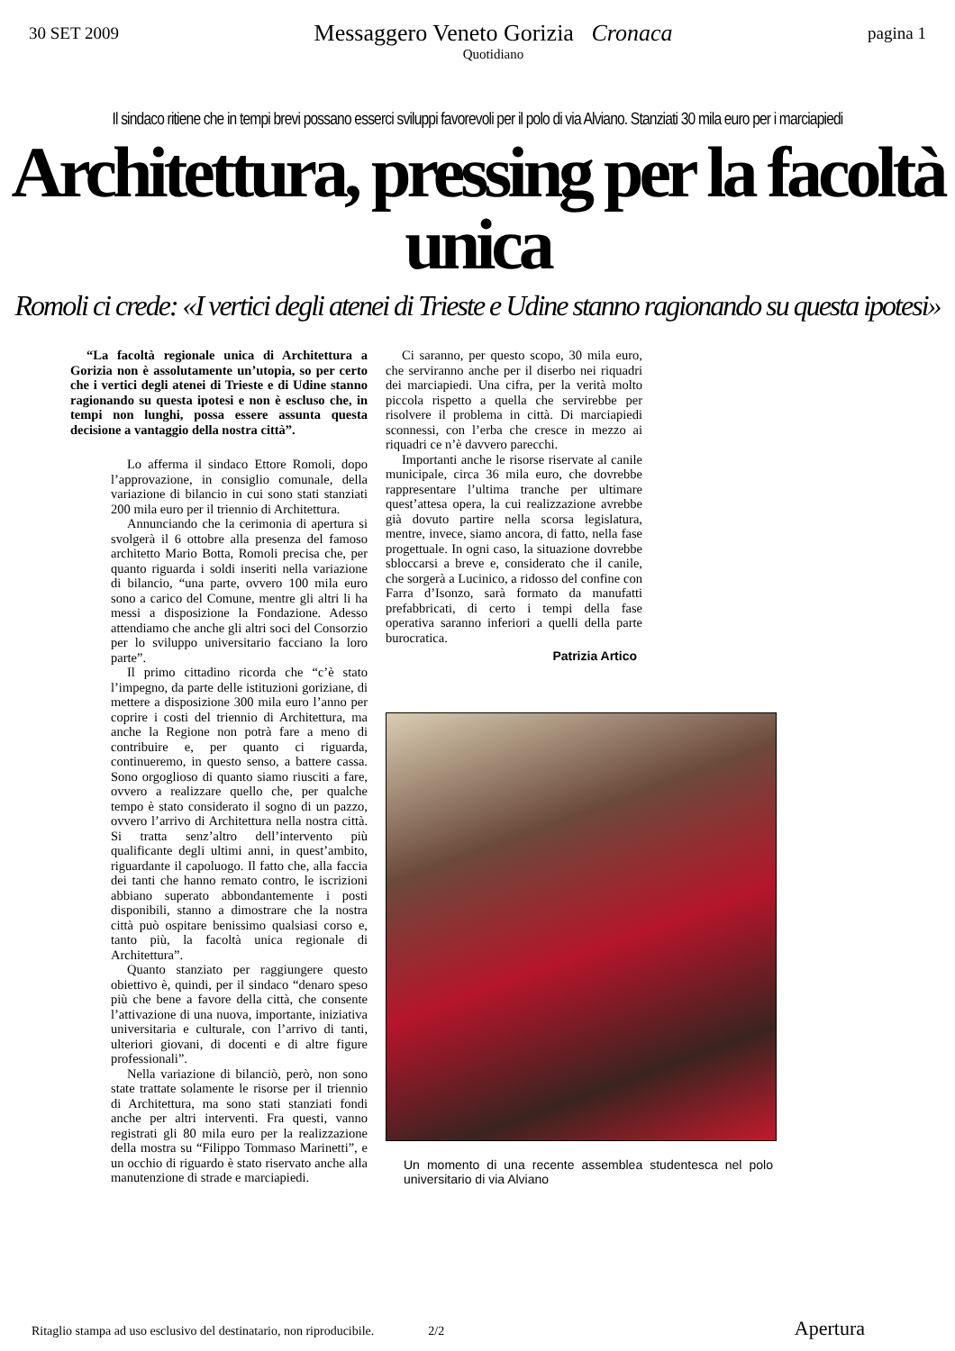30 SET 2009
Messaggero Veneto Gorizia Cronaca
Quotidiano
pagina 1
Il sindaco ritiene che in tempi brevi possano esserci sviluppi favorevoli per il polo di via Alviano. Stanziati 30 mila euro per i marciapiedi
Architettura, pressing per la facoltà unica
Romoli ci crede: «I vertici degli atenei di Trieste e Udine stanno ragionando su questa ipotesi»
“La facoltà regionale unica di Architettura a Gorizia non è assolutamente un’utopia, so per certo che i vertici degli atenei di Trieste e di Udine stanno ragionando su questa ipotesi e non è escluso che, in tempi non lunghi, possa essere assunta questa decisione a vantaggio della nostra città”.
Lo afferma il sindaco Ettore Romoli, dopo l’approvazione, in consiglio comunale, della variazione di bilancio in cui sono stati stanziati 200 mila euro per il triennio di Architettura.
Annunciando che la cerimonia di apertura si svolgerà il 6 ottobre alla presenza del famoso architetto Mario Botta, Romoli precisa che, per quanto riguarda i soldi inseriti nella variazione di bilancio, “una parte, ovvero 100 mila euro sono a carico del Comune, mentre gli altri li ha messi a disposizione la Fondazione. Adesso attendiamo che anche gli altri soci del Consorzio per lo sviluppo universitario facciano la loro parte”.
Il primo cittadino ricorda che “c’è stato l’impegno, da parte delle istituzioni goriziane, di mettere a disposizione 300 mila euro l’anno per coprire i costi del triennio di Architettura, ma anche la Regione non potrà fare a meno di contribuire e, per quanto ci riguarda, continueremo, in questo senso, a battere cassa. Sono orgoglioso di quanto siamo riusciti a fare, ovvero a realizzare quello che, per qualche tempo è stato considerato il sogno di un pazzo, ovvero l’arrivo di Architettura nella nostra città. Si tratta senz’altro dell’intervento più qualificante degli ultimi anni, in quest’ambito, riguardante il capoluogo. Il fatto che, alla faccia dei tanti che hanno remato contro, le iscrizioni abbiano superato abbondantemente i posti disponibili, stanno a dimostrare che la nostra città può ospitare benissimo qualsiasi corso e, tanto più, la facoltà unica regionale di Architettura”.
Quanto stanziato per raggiungere questo obiettivo è, quindi, per il sindaco “denaro speso più che bene a favore della città, che consente l’attivazione di una nuova, importante, iniziativa universitaria e culturale, con l’arrivo di tanti, ulteriori giovani, di docenti e di altre figure professionali”.
Nella variazione di bilanciò, però, non sono state trattate solamente le risorse per il triennio di Architettura, ma sono stati stanziati fondi anche per altri interventi. Fra questi, vanno registrati gli 80 mila euro per la realizzazione della mostra su “Filippo Tommaso Marinetti”, e un occhio di riguardo è stato riservato anche alla manutenzione di strade e marciapiedi.
Ci saranno, per questo scopo, 30 mila euro, che serviranno anche per il diserbo nei riquadri dei marciapiedi. Una cifra, per la verità molto piccola rispetto a quella che servirebbe per risolvere il problema in città. Di marciapiedi sconnessi, con l’erba che cresce in mezzo ai riquadri ce n’è davvero parecchi.
Importanti anche le risorse riservate al canile municipale, circa 36 mila euro, che dovrebbe rappresentare l’ultima tranche per ultimare quest’attesa opera, la cui realizzazione avrebbe già dovuto partire nella scorsa legislatura, mentre, invece, siamo ancora, di fatto, nella fase progettuale. In ogni caso, la situazione dovrebbe sbloccarsi a breve e, considerato che il canile, che sorgerà a Lucinico, a ridosso del confine con Farra d’Isonzo, sarà formato da manufatti prefabbricati, di certo i tempi della fase operativa saranno inferiori a quelli della parte burocratica.
Patrizia Artico
Un momento di una recente assemblea studentesca nel polo universitario di via Alviano
Ritaglio stampa ad uso esclusivo del destinatario, non riproducibile. 2/2 Apertura